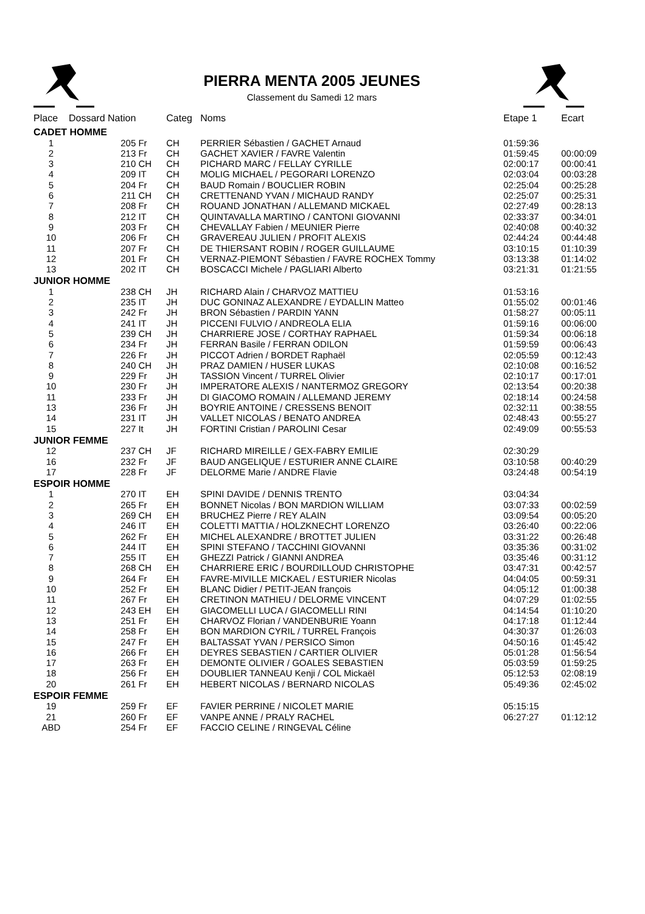PIERRA MENTA 2005 JEUNES
Classement du Samedi 12 mars
| Place | Dossard Nation | | Categ | Noms | Etape 1 | Ecart |
| --- | --- | --- | --- | --- | --- | --- |
| CADET HOMME | | | | | | |
| 1 | 205 | Fr | CH | PERRIER Sébastien / GACHET Arnaud | 01:59:36 | |
| 2 | 213 | Fr | CH | GACHET XAVIER / FAVRE Valentin | 01:59:45 | 00:00:09 |
| 3 | 210 | CH | CH | PICHARD MARC / FELLAY CYRILLE | 02:00:17 | 00:00:41 |
| 4 | 209 | IT | CH | MOLIG MICHAEL / PEGORARI LORENZO | 02:03:04 | 00:03:28 |
| 5 | 204 | Fr | CH | BAUD Romain / BOUCLIER ROBIN | 02:25:04 | 00:25:28 |
| 6 | 211 | CH | CH | CRETTENAND YVAN / MICHAUD RANDY | 02:25:07 | 00:25:31 |
| 7 | 208 | Fr | CH | ROUAND JONATHAN / ALLEMAND MICKAEL | 02:27:49 | 00:28:13 |
| 8 | 212 | IT | CH | QUINTAVALLA MARTINO / CANTONI GIOVANNI | 02:33:37 | 00:34:01 |
| 9 | 203 | Fr | CH | CHEVALLAY Fabien / MEUNIER Pierre | 02:40:08 | 00:40:32 |
| 10 | 206 | Fr | CH | GRAVEREAU JULIEN / PROFIT ALEXIS | 02:44:24 | 00:44:48 |
| 11 | 207 | Fr | CH | DE THIERSANT ROBIN / ROGER GUILLAUME | 03:10:15 | 01:10:39 |
| 12 | 201 | Fr | CH | VERNAZ-PIEMONT Sébastien / FAVRE ROCHEX Tommy | 03:13:38 | 01:14:02 |
| 13 | 202 | IT | CH | BOSCACCI Michele / PAGLIARI Alberto | 03:21:31 | 01:21:55 |
| JUNIOR HOMME | | | | | | |
| 1 | 238 | CH | JH | RICHARD Alain / CHARVOZ MATTIEU | 01:53:16 | |
| 2 | 235 | IT | JH | DUC GONINAZ ALEXANDRE / EYDALLIN Matteo | 01:55:02 | 00:01:46 |
| 3 | 242 | Fr | JH | BRON Sébastien / PARDIN YANN | 01:58:27 | 00:05:11 |
| 4 | 241 | IT | JH | PICCENI FULVIO / ANDREOLA ELIA | 01:59:16 | 00:06:00 |
| 5 | 239 | CH | JH | CHARRIERE JOSE / CORTHAY RAPHAEL | 01:59:34 | 00:06:18 |
| 6 | 234 | Fr | JH | FERRAN Basile / FERRAN ODILON | 01:59:59 | 00:06:43 |
| 7 | 226 | Fr | JH | PICCOT Adrien / BORDET Raphaël | 02:05:59 | 00:12:43 |
| 8 | 240 | CH | JH | PRAZ DAMIEN / HUSER LUKAS | 02:10:08 | 00:16:52 |
| 9 | 229 | Fr | JH | TASSION Vincent / TURREL Olivier | 02:10:17 | 00:17:01 |
| 10 | 230 | Fr | JH | IMPERATORE ALEXIS / NANTERMOZ GREGORY | 02:13:54 | 00:20:38 |
| 11 | 233 | Fr | JH | DI GIACOMO ROMAIN / ALLEMAND JEREMY | 02:18:14 | 00:24:58 |
| 13 | 236 | Fr | JH | BOYRIE ANTOINE / CRESSENS BENOIT | 02:32:11 | 00:38:55 |
| 14 | 231 | IT | JH | VALLET NICOLAS / BENATO ANDREA | 02:48:43 | 00:55:27 |
| 15 | 227 | It | JH | FORTINI Cristian / PAROLINI Cesar | 02:49:09 | 00:55:53 |
| JUNIOR FEMME | | | | | | |
| 12 | 237 | CH | JF | RICHARD MIREILLE / GEX-FABRY EMILIE | 02:30:29 | |
| 16 | 232 | Fr | JF | BAUD ANGELIQUE / ESTURIER ANNE CLAIRE | 03:10:58 | 00:40:29 |
| 17 | 228 | Fr | JF | DELORME Marie / ANDRE Flavie | 03:24:48 | 00:54:19 |
| ESPOIR HOMME | | | | | | |
| 1 | 270 | IT | EH | SPINI DAVIDE / DENNIS TRENTO | 03:04:34 | |
| 2 | 265 | Fr | EH | BONNET Nicolas / BON MARDION WILLIAM | 03:07:33 | 00:02:59 |
| 3 | 269 | CH | EH | BRUCHEZ Pierre / REY ALAIN | 03:09:54 | 00:05:20 |
| 4 | 246 | IT | EH | COLETTI MATTIA / HOLZKNECHT LORENZO | 03:26:40 | 00:22:06 |
| 5 | 262 | Fr | EH | MICHEL ALEXANDRE / BROTTET JULIEN | 03:31:22 | 00:26:48 |
| 6 | 244 | IT | EH | SPINI STEFANO / TACCHINI GIOVANNI | 03:35:36 | 00:31:02 |
| 7 | 255 | IT | EH | GHEZZI Patrick / GIANNI ANDREA | 03:35:46 | 00:31:12 |
| 8 | 268 | CH | EH | CHARRIERE ERIC / BOURDILLOUD CHRISTOPHE | 03:47:31 | 00:42:57 |
| 9 | 264 | Fr | EH | FAVRE-MIVILLE MICKAEL / ESTURIER Nicolas | 04:04:05 | 00:59:31 |
| 10 | 252 | Fr | EH | BLANC Didier / PETIT-JEAN françois | 04:05:12 | 01:00:38 |
| 11 | 267 | Fr | EH | CRETINON MATHIEU / DELORME VINCENT | 04:07:29 | 01:02:55 |
| 12 | 243 | EH | EH | GIACOMELLI LUCA / GIACOMELLI RINI | 04:14:54 | 01:10:20 |
| 13 | 251 | Fr | EH | CHARVOZ Florian / VANDENBURIE Yoann | 04:17:18 | 01:12:44 |
| 14 | 258 | Fr | EH | BON MARDION CYRIL / TURREL François | 04:30:37 | 01:26:03 |
| 15 | 247 | Fr | EH | BALTASSAT YVAN / PERSICO Simon | 04:50:16 | 01:45:42 |
| 16 | 266 | Fr | EH | DEYRES SEBASTIEN / CARTIER OLIVIER | 05:01:28 | 01:56:54 |
| 17 | 263 | Fr | EH | DEMONTE OLIVIER / GOALES SEBASTIEN | 05:03:59 | 01:59:25 |
| 18 | 256 | Fr | EH | DOUBLIER TANNEAU Kenji / COL Mickaël | 05:12:53 | 02:08:19 |
| 20 | 261 | Fr | EH | HEBERT NICOLAS / BERNARD NICOLAS | 05:49:36 | 02:45:02 |
| ESPOIR FEMME | | | | | | |
| 19 | 259 | Fr | EF | FAVIER PERRINE / NICOLET MARIE | 05:15:15 | |
| 21 | 260 | Fr | EF | VANPE ANNE / PRALY RACHEL | 06:27:27 | 01:12:12 |
| ABD | 254 | Fr | EF | FACCIO CELINE / RINGEVAL Céline | | |